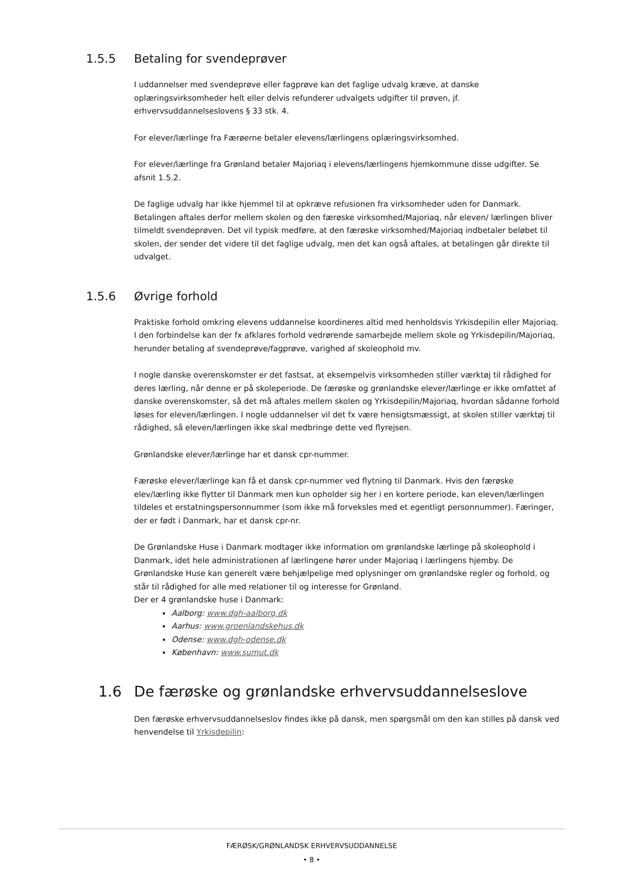1.5.5 Betaling for svendeprøver
I uddannelser med svendeprøve eller fagprøve kan det faglige udvalg kræve, at danske oplæringsvirksomheder helt eller delvis refunderer udvalgets udgifter til prøven, jf. erhvervsuddannelseslovens § 33 stk. 4.
For elever/lærlinge fra Færøerne betaler elevens/lærlingens oplæringsvirksomhed.
For elever/lærlinge fra Grønland betaler Majoriaq i elevens/lærlingens hjemkommune disse udgifter. Se afsnit 1.5.2.
De faglige udvalg har ikke hjemmel til at opkræve refusionen fra virksomheder uden for Danmark. Betalingen aftales derfor mellem skolen og den færøske virksomhed/Majoriaq, når eleven/ lærlingen bliver tilmeldt svendeprøven. Det vil typisk medføre, at den færøske virksomhed/Majoriaq indbetaler beløbet til skolen, der sender det videre til det faglige udvalg, men det kan også aftales, at betalingen går direkte til udvalget.
1.5.6 Øvrige forhold
Praktiske forhold omkring elevens uddannelse koordineres altid med henholdsvis Yrkisdepilin eller Majoriaq. I den forbindelse kan der fx afklares forhold vedrørende samarbejde mellem skole og Yrkisdepilin/Majoriaq, herunder betaling af svendeprøve/fagprøve, varighed af skoleophold mv.
I nogle danske overenskomster er det fastsat, at eksempelvis virksomheden stiller værktøj til rådighed for deres lærling, når denne er på skoleperiode. De færøske og grønlandske elever/lærlinge er ikke omfattet af danske overenskomster, så det må aftales mellem skolen og Yrkisdepilin/Majoriaq, hvordan sådanne forhold løses for eleven/lærlingen. I nogle uddannelser vil det fx være hensigtsmæssigt, at skolen stiller værktøj til rådighed, så eleven/lærlingen ikke skal medbringe dette ved flyrejsen.
Grønlandske elever/lærlinge har et dansk cpr-nummer.
Færøske elever/lærlinge kan få et dansk cpr-nummer ved flytning til Danmark. Hvis den færøske elev/lærling ikke flytter til Danmark men kun opholder sig her i en kortere periode, kan eleven/lærlingen tildeles et erstatningspersonnummer (som ikke må forveksles med et egentligt personnummer). Færinger, der er født i Danmark, har et dansk cpr-nr.
De Grønlandske Huse i Danmark modtager ikke information om grønlandske lærlinge på skoleophold i Danmark, idet hele administrationen af lærlingene hører under Majoriaq i lærlingens hjemby. De Grønlandske Huse kan generelt være behjælpelige med oplysninger om grønlandske regler og forhold, og står til rådighed for alle med relationer til og interesse for Grønland.
Der er 4 grønlandske huse i Danmark:
Aalborg: www.dgh-aalborg.dk
Aarhus: www.groenlandskehus.dk
Odense: www.dgh-odense.dk
København: www.sumut.dk
1.6 De færøske og grønlandske erhvervsuddannelseslove
Den færøske erhvervsuddannelseslov findes ikke på dansk, men spørgsmål om den kan stilles på dansk ved henvendelse til Yrkisdepilin:
FÆRØSK/GRØNLANDSK ERHVERVSUDDANNELSE
• 8 •